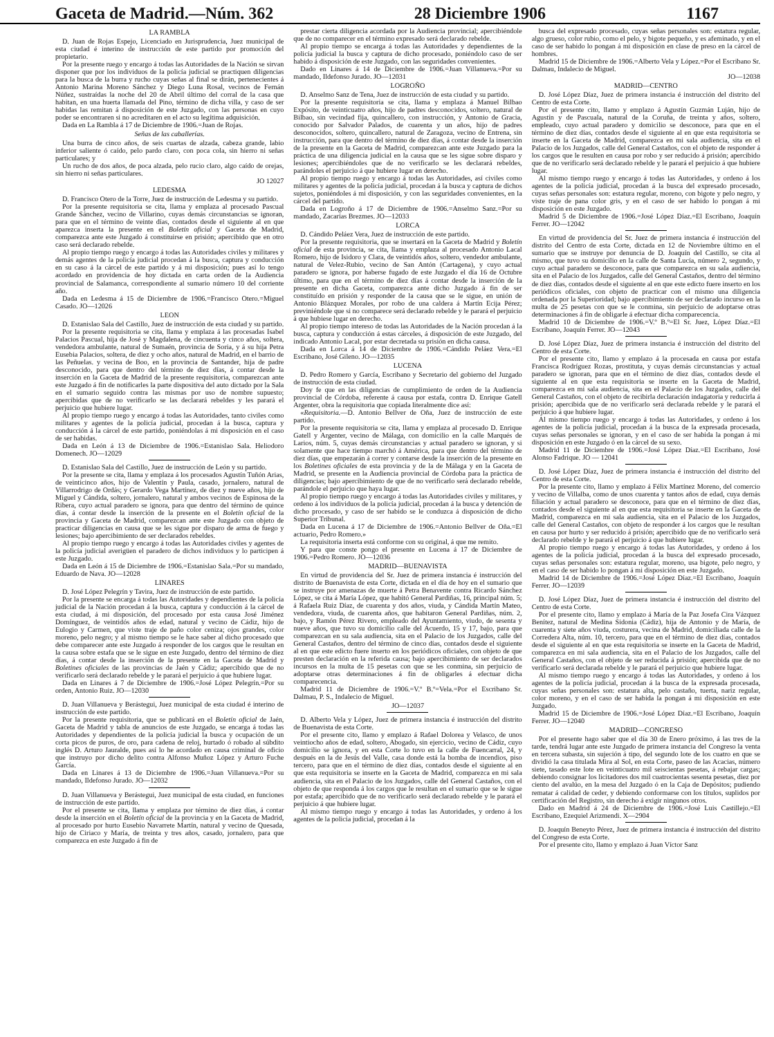Gaceta de Madrid.—Núm. 362 28 Diciembre 1906 1167
LA RAMBLA
D. Juan de Rojas Espejo, Licenciado en Jurisprudencia, Juez municipal de esta ciudad é interino de instrucción de este partido por promoción del propietario.
Por la presente ruego y encargo á todas las Autoridades de la Nación se sirvan disponer que por los individuos de la policía judicial se practiquen diligencias para la busca de la burra y rucho cuyas señas al final se dirán, pertenecientes á Antonio Marina Moreno Sánchez y Diego Luna Rosal, vecinos de Fernán Núñez, sustraídas la noche del 20 de Abril último del corral de la casa que habitan, en una huerta llamada del Pino, término de dicha villa, y caso de ser habidas las remitan á disposición de este Juzgado, con las personas en cuyo poder se encontraren si no acreditaren en el acto su legítima adquisición.
Dada en La Rambla á 17 de Diciembre de 1906.=Juan de Rojas.
Señas de las caballerías.
Una burra de cinco años, de seis cuartas de alzada, cabeza grande, labio inferior saliente ó caído, pelo pardo claro, con poca cola, sin hierro ni señas particulares; y
Un rucho de dos años, de poca alzada, pelo rucio claro, algo caído de orejas, sin hierro ni señas particulares.
JO 12027
LEDESMA
D. Francisco Otero de la Torre, Juez de instrucción de Ledesma y su partido.
Por la presente requisitoria se cita, llama y emplaza al procesado Pascual Grande Sánchez, vecino de Villarino, cuyas demás circunstancias se ignoran, para que en el término de veinte días, contados desde el siguiente al en que aparezca inserta la presente en el Boletín oficial y Gaceta de Madrid, comparezca ante este Juzgado á constituirse en prisión; apercibido que en otro caso será declarado rebelde.
Al propio tiempo ruego y encargo á todas las Autoridades civiles y militares y demás agentes de la policía judicial procedan á la busca, captura y conducción en su caso á la cárcel de este partido y á mi disposición; pues así lo tengo acordado en providencia de hoy dictada en carta orden de la Audiencia provincial de Salamanca, correspondiente al sumario número 10 del corriente año.
Dada en Ledesma á 15 de Diciembre de 1906.=Francisco Otero.=Miguel Casado. JO—12026
LEON
D. Estanislao Sala del Castillo, Juez de instrucción de esta ciudad y su partido.
Por la presente requisitoria se cita, llama y emplaza á las procesadas Isabel Palacios Pascual, hija de José y Magdalena, de cincuenta y cinco años, soltera, vendedora ambulante, natural de Sumaén, provincia de Soria, y á su hija Petra Eusebia Palacios, soltera, de diez y ocho años, natural de Madrid, en el barrio de las Peñuelas. y vecina de Boo, en la provincia de Santander, hija de padre desconocido, para que dentro del término de diez días, á contar desde la inserción en la Gaceta de Madrid de la presente requisitoria, comparezcan ante este Juzgado á fin de notificarles la parte dispositiva del auto dictado por la Sala en el sumario seguido contra las mismas por uso de nombre supuesto; apercibidas que de no verificarlo se las declarará rebeldes y les parará el perjuicio que hubiere lugar.
Al propio tiempo ruego y encargo á todas las Autoridades, tanto civiles como militares y agentes de la policía judicial, procedan á la busca, captura y conducción á la cárcel de este partido, poniéndolas á mi disposición en el caso de ser habidas.
Dada en León á 13 de Diciembre de 1906.=Estanislao Sala. Heliodoro Domenech. JO—12029
D. Estanislao Sala del Castillo, Juez de instrucción de León y su partido.
Por la presente se cita, llama y emplaza á los procesados Agustín Tuñón Arias, de veinticinco años, hijo de Valentín y Paula, casado, jornalero, natural de Villarrodrigo de Ordás; y Gerardo Vega Martínez, de diez y nueve años, hijo de Miguel y Cándida, soltero, jornalero, natural y ambos vecinos de Espinosa de la Ribera, cuyo actual paradero se ignora, para que dentro del término de quince días, á contar desde la inserción de la presente en el Boletín oficial de la provincia y Gaceta de Madrid, comparezcan ante este Juzgado con objeto de practicar diligencias en causa que se les sigue por disparo de arma de fuego y lesiones; bajo apercibimiento de ser declarados rebeldes.
Al propio tiempo ruego y encargo á todas las Autoridades civiles y agentes de la policía judicial averigüen el paradero de dichos individuos y lo participen á este Juzgado.
Dada en León á 15 de Diciembre de 1906.=Estanislao Sala.=Por su mandado, Eduardo de Nava. JO—12028
LINARES
D. José López Pelegrín y Tavira, Juez de instrucción de este partido.
Por la presente se encarga á todas las Autoridades y dependientes de la policía judicial de la Nación procedan á la busca, captura y conducción á la cárcel de esta ciudad, á mi disposición, del procesado por esta causa José Jiménez Domínguez, de veintidós años de edad, natural y vecino de Cádiz, hijo de Eulogio y Carmen, que viste traje de paño color ceniza; ojos grandes, color moreno, pelo negro; y al mismo tiempo se le hace saber al dicho procesado que debe comparecer ante este Juzgado á responder de los cargos que le resultan en la causa sobre estafa que se le sigue en este Juzgado, dentro del término de diez días, á contar desde la inserción de la presente en la Gaceta de Madrid y Boletines oficiales de las provincias de Jaén y Cádiz; apercibido que de no verificarlo será declarado rebelde y le parará el perjuicio á que hubiere lugar.
Dada en Linares á 7 de Diciembre de 1906.=José López Pelegrín.=Por su orden, Antonio Ruiz. JO—12030
D. Juan Villanueva y Berástegui, Juez municipal de esta ciudad é interino de instrucción de este partido.
Por la presente requisitoria, que se publicará en el Boletín oficial de Jaén, Gaceta de Madrid y tabla de anuncios de este Juzgado, se encarga á todas las Autoridades y dependientes de la policía judicial la busca y ocupación de un corta picos de puros, de oro, para cadena de reloj, hurtado ó robado al súbdito inglés D. Arturo Jauralde, pues así lo he acordado en causa criminal de oficio que instruyo por dicho delito contra Alfonso Muñoz López y Arturo Fuche García.
Dada en Linares á 13 de Diciembre de 1906.=Juan Villanueva.=Por su mandado, Ildefonso Jurado. JO—12032
D. Juan Villanueva y Berástegui, Juez municipal de esta ciudad, en funciones de instrucción de este partido.
Por el presente se cita, llama y emplaza por término de diez días, á contar desde la inserción en el Boletín oficial de la provincia y en la Gaceta de Madrid, al procesado por hurto Eusebio Navarrete Martín, natural y vecino de Quesada, hijo de Ciriaco y María, de treinta y tres años, casado, jornalero, para que comparezca en este Juzgado á fin de
prestar cierta diligencia acordada por la Audiencia provincial; apercibiéndole que de no comparecer en el término expresado será declarado rebelde.
Al propio tiempo se encarga á todas las Autoridades y dependientes de la policía judicial la busca y captura de dicho procesado, poniéndolo caso de ser habido á disposición de este Juzgado, con las seguridades convenientes.
Dado en Linares á 14 de Diciembre de 1906.=Juan Villanueva.=Por su mandado, Ildefonso Jurado. JO—12031
LOGROÑO
D. Anselmo Sanz de Tena, Juez de instrucción de esta ciudad y su partido.
Por la presente requisitoria se cita, llama y emplaza á Manuel Bilbao Expósito, de veinticuatro años, hijo de padres desconocidos, soltero, natural de Bilbao, sin vecindad fija, quincallero, con instrucción, y Antonio de Gracia, conocido por Salvador Palados, de cuarenta y un años, hijo de padres desconocidos, soltero, quincallero, natural de Zaragoza, vecino de Entrena, sin instrucción, para que dentro del término de diez días, á contar desde la inserción de la presente en la Gaceta de Madrid, comparezcan ante este Juzgado para la práctica de una diligencia judicial en la causa que se les sigue sobre disparo y lesiones; apercibiéndoles que de no verificarlo se les declarará rebeldes, parándoles el perjuicio á que hubiere lugar en derecho.
Al propio tiempo ruego y encargo á todas las Autoridades, así civiles como militares y agentes de la policía judicial, procedan á la busca y captura de dichos sujetos, poniéndoles á mi disposición, y con las seguridades convenientes, en la cárcel del partido.
Dada en Logroño á 17 de Diciembre de 1906.=Anselmo Sanz.=Por su mandado, Zacarías Brezmes. JO—12033
LORCA
D. Cándido Peláez Vera, Juez de instrucción de este partido.
Por la presente requisitoria, que se insertará en la Gaceta de Madrid y Boletín oficial de esta provincia, se cita, llama y emplaza al procesado Antonio Lacal Romero, hijo de Isidoro y Clara, de veintidós años, soltero, vendedor ambulante, natural de Velez-Rubio, vecino de San Antón (Cartagena), y cuyo actual paradero se ignora, por haberse fugado de este Juzgado el día 16 de Octubre último, para que en el término de diez días á contar desde la inserción de la presente en dicha Gaceta, comparezca ante dicho Juzgado á fin de ser constituído en prisión y responder de la causa que se le sigue, en unión de Antonio Blázquez Morales, por robo de una caldera á Martín Ecija Pérez; previniéndole que si no comparece será declarado rebelde y le parará el perjuicio á que hubiese lugar en derecho.
Al propio tiempo intereso de todas las Autoridades de la Nación procedan á la busca, captura y conducción á estas cárceles, á disposición de este Juzgado, del indicado Antonio Lacal, por estar decretada su prisión en dicha causa.
Dada en Lorca á 14 de Diciembre de 1906.=Cándido Peláez Vera.=El Escribano, José Gileno. JO—12035
LUCENA
D. Pedro Romero y García, Escribano y Secretario del gobierno del Juzgado de instrucción de esta ciudad.
Doy fe que en las diligencias de cumplimiento de orden de la Audiencia provincial de Córdoba, referente á causa por estafa, contra D. Enrique Gatell Argenter, obra la requisitoria que copiada literalmente dice así:
«Requisitoria.—D. Antonio Bellver de Oña, Juez de instrucción de este partido.
Por la presente requisitoria se cita, llama y emplaza al procesado D. Enrique Gatell y Argenter, vecino de Málaga, con domicilio en la calle Marqués de Larios, núm. 5, cuyas demás circunstancias y actual paradero se ignoran, y si solamente que hace tiempo marchó á América, para que dentro del término de diez días, que empezarán á correr y contarse desde la inserción de la presente en los Boletines oficiales de esta provincia y de la de Málaga y en la Gaceta de Madrid, se presente en la Audiencia provincial de Córdoba para la práctica de diligencias; bajo apercibimiento de que de no verificarlo será declarado rebelde, parándole el perjuicio que haya lugar.
Al propio tiempo ruego y encargo á todas las Autoridades civiles y militares, y ordeno á los individuos de la policía judicial, procedan á la busca y detención de dicho procesado, y caso de ser habido se le conduzca á disposición de dicho Superior Tribunal.
Dada en Lucena á 17 de Diciembre de 1906.=Antonio Bellver de Oña.=El actuario, Pedro Romero.»
La requisitoria inserta está conforme con su original, á que me remito.
Y para que conste pongo el presente en Lucena á 17 de Diciembre de 1906.=Pedro Romero. JO—12036
MADRID—BUENAVISTA
En virtud de providencia del Sr. Juez de primera instancia é instrucción del distrito de Buenavista de esta Corte, dictada en el día de hoy en el sumario que se instruye por amenazas de muerte á Petra Benavente contra Ricardo Sánchez López, se cita á María López, que habitó General Pardiñas, 16, principal núm. 5; á Rafaela Ruiz Díaz, de cuarenta y dos años, viuda, y Cándida Martín Mateo, vendedora, viuda, de cuarenta años, que habitaron General Pardiñas, núm. 2, bajo, y Ramón Pérez Rivero, empleado del Ayuntamiento, viudo, de sesenta y nueve años, que tuvo su domicilio calle del Acuerdo, 15 y 17, bajo, para que comparezcan en su sala audiencia, sita en el Palacio de los Juzgados, calle del General Castaños, dentro del término de cinco días, contados desde el siguiente al en que este edicto fuere inserto en los periódicos oficiales, con objeto de que presten declaración en la referida causa; bajo apercibimiento de ser declarados incursos en la multa de 15 pesetas con que se les conmina, sin perjuicio de adoptarse otras determinaciones á fin de obligarles á efectuar dicha comparecencia.
Madrid 11 de Diciembre de 1906.=V.º B.º=Vela.=Por el Escribano Sr. Dalmau, P. S., Indalecio de Miguel.
JO—12037
D. Alberto Vela y López, Juez de primera instancia é instrucción del distrito de Buenavista de esta Corte.
Por el presente cito, llamo y emplazo á Rafael Dolorea y Velasco, de unos veintiocho años de edad, soltero, Abogado, sin ejercicio, vecino de Cádiz, cuyo domicilio se ignora, y en esta Corte lo tuvo en la calle de Fuencarral, 24, y después en la de Jesús del Valle, casa donde está la bomba de incendios, piso tercero, para que en el término de diez días, contados desde el siguiente al en que esta requisitoria se inserte en la Gaceta de Madrid, comparezca en mi sala audiencia, sita en el Palacio de los Juzgados, calle del General Castaños, con el objeto de que responda á los cargos que le resultan en el sumario que se le sigue por estafa; apercibido que de no verificarlo será declarado rebelde y le parará el perjuicio á que hubiere lugar.
Al mismo tiempo ruego y encargo á todas las Autoridades, y ordeno á los agentes de la policía judicial, procedan á la
busca del expresado procesado, cuyas señas personales son: estatura regular, algo grueso, color rubio, como el pelo, y bigote pequeño, y es afeminado, y en el caso de ser habido lo pongan á mi disposición en clase de preso en la cárcel de hombres.
Madrid 15 de Diciembre de 1906.=Alberto Vela y López.=Por el Escribano Sr. Dalmau, Indalecio de Miguel.
JO—12038
MADRID—CENTRO
D. José López Díaz, Juez de primera instancia é instrucción del distrito del Centro de esta Corte.
Por el presente cito, llamo y emplazo á Agustín Guzmán Luján, hijo de Agustín y de Pascuala, natural de la Coruña, de treinta y años, soltero, empleado, cuyo actual paradero y domicilio se desconoce, para que en el término de diez días, contados desde el siguiente al en que esta requisitoria se inserte en la Gaceta de Madrid, comparezca en mi sala audiencia, sita en el Palacio de los Juzgados, calle del General Castaños, con el objeto de responder á los cargos que le resulten en causa por robo y ser reducido á prisión; apercibido que de no verificarlo será declarado rebelde y le parará el perjuicio á que hubiere lugar.
Al mismo tiempo ruego y encargo á todas las Autoridades, y ordeno á los agentes de la policía judicial, procedan á la busca del expresado procesado, cuyas señas personales son: estatura regular, moreno, con bigote y pelo negro, y viste traje de pana color gris, y en el caso de ser habido lo pongan á mi disposición en este Juzgado.
Madrid 5 de Diciembre de 1906.=José López Díaz.=El Escribano, Joaquín Ferrer. JO—12042
En virtud de providencia del Sr. Juez de primera instancia é instrucción del distrito del Centro de esta Corte, dictada en 12 de Noviembre último en el sumario que se instruye por denuncia de D. Joaquín del Castillo, se cita al mismo, que tuvo su domicilio en la calle de Santa Lucía, número 2, segundo, y cuyo actual paradero se desconoce, para que comparezca en su sala audiencia, sita en el Palacio de los Juzgados, calle del General Castaños, dentro del término de diez días, contados desde el siguiente al en que este edicto fuere inserto en los periódicos oficiales, con objeto de practicar con el mismo una diligencia ordenada por la Superioridad; bajo apercibimiento de ser declarado incurso en la multa de 25 pesetas con que se le conmina, sin perjuicio de adoptarse otras determinaciones á fin de obligarle á efectuar dicha comparecencia.
Madrid 10 de Diciembre de 1906.=V.º B.º=El Sr. Juez, López Díaz.=El Escribano, Joaquín Ferrer. JO—12043
D. José López Díaz, Juez de primera instancia é instrucción del distrito del Centro de esta Corte.
Por el presente cito, llamo y emplazo á la procesada en causa por estafa Francisca Rodríguez Rozas, prostituta, y cuyas demás circunstancias y actual paradero se ignoran, para que en el término de diez días, contados desde el siguiente al en que esta requisitoria se inserte en la Gaceta de Madrid, comparezca en mi sala audiencia, sita en el Palacio de los Juzgados, calle del General Castaños, con el objeto de recibirla declaración indagatoria y reducirla á prisión; apercibida que de no verificarlo será declarada rebelde y le parará el perjuicio á que hubiere lugar.
Al mismo tiempo ruego y encargo á todas las Autoridades, y ordeno á los agentes de la policía judicial, procedan á la busca de la expresada procesada, cuyas señas personales se ignoran, y en el caso de ser habida la pongan á mi disposición en este Juzgado ó en la cárcel de su sexo.
Madrid 11 de Diciembre de 1906.=José López Díaz.=El Escribano, José Alonso Fadrique. JO — 12041
D. José López Díaz, Juez de primera instancia é instrucción del distrito del Centro de esta Corte.
Por la presente cito, llamo y emplazo á Félix Martínez Moreno, del comercio y vecino de Villalba, como de unos cuarenta y tantos años de edad, cuya demás filiación y actual paradero se desconoce, para que en el término de diez días, contados desde el siguiente al en que esta requisitoria se inserte en la Gaceta de Madrid, comparezca en mi sala audiencia, sita en el Palacio de los Juzgados, calle del General Castaños, con objeto de responder á los cargos que le resultan en causa por hurto y ser reducido á prisión; apercibido que de no verificarlo será declarado rebelde y le parará el perjuicio á que hubiere lugar.
Al propio tiempo ruego y encargo á todas las Autoridades, y ordeno á los agentes de la policía judicial, procedan á la busca del expresado procesado, cuyas señas personales son: estatura regular, moreno, usa bigote, pelo negro, y en el caso de ser habido lo pongan á mi disposición en este Juzgado.
Madrid 14 de Diciembre de 1906.=José López Díaz.=El Escribano, Joaquín Ferrer. JO—12039
D. José López Díaz, Juez de primera instancia é instrucción del distrito del Centro de esta Corte.
Por el presente cito, llamo y emplazo á María de la Paz Josefa Cira Vázquez Benítez, natural de Medina Sidonia (Cádiz), hija de Antonio y de María, de cuarenta y siete años viuda, costurera, vecina de Madrid, domiciliada calle de la Corredera Alta, núm. 10, tercero, para que en el término de diez días, contados desde el siguiente al en que esta requisitoria se inserte en la Gaceta de Madrid, comparezca en mi sala audiencia, sita en el Palacio de los Juzgados, calle del General Castaños, con el objeto de ser reducida á prisión; apercibida que de no verificarlo será declarada rebelde y le parará el perjuicio que hubiere lugar.
Al mismo tiempo ruego y encargo á todas las Autoridades, y ordeno á los agentes de la policía judicial, procedan á la busca de la expresada procesada, cuyas señas personales son: estatura alta, pelo castaño, tuerta, nariz regular, color moreno, y en el caso de ser habida la pongan á mi disposición en este Juzgado.
Madrid 15 de Diciembre de 1906.=José López Díaz.=El Escribano, Joaquín Ferrer. JO—12040
MADRID—CONGRESO
Por el presente hago saber que el día 30 de Enero próximo, á las tres de la tarde, tendrá lugar ante este Juzgado de primera instancia del Congreso la venta en tercera subasta, sin sujeción á tipo, del segundo lote de los cuatro en que se dividió la casa titulada Mira al Sol, en esta Corte, paseo de las Acacias, número siete, tasado este lote en veinticuatro mil seiscientas pesetas, á rebajar cargas; debiendo consignar los licitadores dos mil cuatrocientas sesenta pesetas, diez por ciento del avalúo, en la mesa del Juzgado ó en la Caja de Depósitos; pudiendo rematar á calidad de ceder, y debiendo conformarse con los títulos, suplidos por certificación del Registro, sin derecho á exigir ningunos otros.
Dado en Madrid á 24 de Diciembre de 1906.=José Luis Castillejo.=El Escribano, Ezequiel Arizmendi. X—2904
D. Joaquín Beneyto Pérez, Juez de primera instancia é instrucción del distrito del Congreso de esta Corte.
Por el presente cito, llamo y emplazo á Juan Víctor Sanz